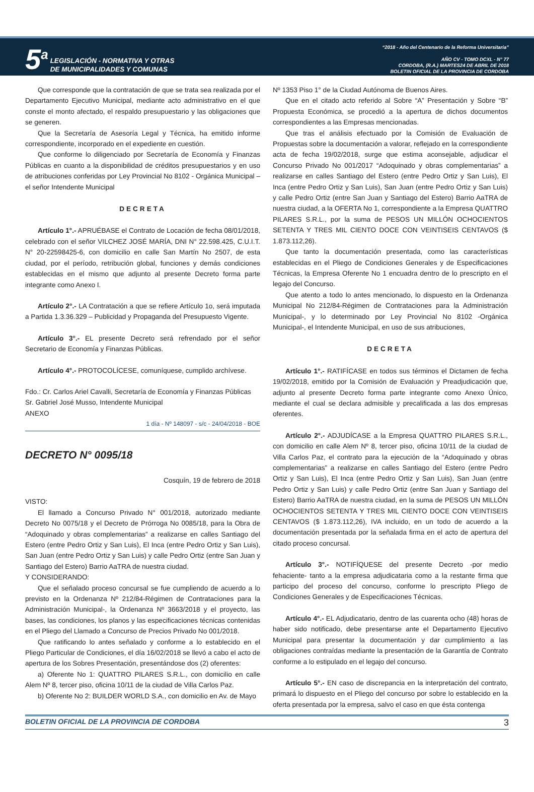5<sup>a</sup>
LEGISLACIÓN - NORMATIVA Y OTRAS
DE MUNICIPALIDADES Y COMUNAS
“2018 - Año del Centenario de la Reforma Universitaria”
AÑO CV - TOMO DCXL - N° 77
CORDOBA, (R.A.) MARTES24 DE ABRIL DE 2018
BOLETIN OFICIAL DE LA PROVINCIA DE CORDOBA
Que corresponde que la contratación de que se trata sea realizada por el Departamento Ejecutivo Municipal, mediante acto administrativo en el que conste el monto afectado, el respaldo presupuestario y las obligaciones que se generen.
Que la Secretaría de Asesoría Legal y Técnica, ha emitido informe correspondiente, incorporado en el expediente en cuestión.
Que conforme lo diligenciado por Secretaría de Economía y Finanzas Públicas en cuanto a la disponibilidad de créditos presupuestarios y en uso de atribuciones conferidas por Ley Provincial No 8102 - Orgánica Municipal – el señor Intendente Municipal
DECRETA
Artículo 1°.- APRUÉBASE el Contrato de Locación de fecha 08/01/2018, celebrado con el señor VILCHEZ JOSÉ MARÍA, DNI N° 22.598.425, C.U.I.T. N° 20-22598425-6, con domicilio en calle San Martín No 2507, de esta ciudad, por el período, retribución global, funciones y demás condiciones establecidas en el mismo que adjunto al presente Decreto forma parte integrante como Anexo I.
Artículo 2°.- LA Contratación a que se refiere Artículo 1o, será imputada a Partida 1.3.36.329 – Publicidad y Propaganda del Presupuesto Vigente.
Artículo 3°.- EL presente Decreto será refrendado por el señor Secretario de Economía y Finanzas Públicas.
Artículo 4°.- PROTOCOLÍCESE, comuníquese, cumplido archívese.
Fdo.: Cr. Carlos Ariel Cavalli, Secretaría de Economía y Finanzas Públicas
Sr. Gabriel José Musso, Intendente Municipal
ANEXO
1 día - Nº 148097 - s/c - 24/04/2018 - BOE
DECRETO N° 0095/18
Cosquín, 19 de febrero de 2018
VISTO:
El llamado a Concurso Privado N° 001/2018, autorizado mediante Decreto No 0075/18 y el Decreto de Prórroga No 0085/18, para la Obra de “Adoquinado y obras complementarias” a realizarse en calles Santiago del Estero (entre Pedro Ortiz y San Luis), El Inca (entre Pedro Ortiz y San Luis), San Juan (entre Pedro Ortiz y San Luis) y calle Pedro Ortiz (entre San Juan y Santiago del Estero) Barrio AaTRA de nuestra ciudad.
Y CONSIDERANDO:
Que el señalado proceso concursal se fue cumpliendo de acuerdo a lo previsto en la Ordenanza Nº 212/84-Régimen de Contrataciones para la Administración Municipal-, la Ordenanza Nº 3663/2018 y el proyecto, las bases, las condiciones, los planos y las especificaciones técnicas contenidas en el Pliego del Llamado a Concurso de Precios Privado No 001/2018.
Que ratificando lo antes señalado y conforme a lo establecido en el Pliego Particular de Condiciones, el día 16/02/2018 se llevó a cabo el acto de apertura de los Sobres Presentación, presentándose dos (2) oferentes:
a) Oferente No 1: QUATTRO PILARES S.R.L., con domicilio en calle Alem Nº 8, tercer piso, oficina 10/11 de la ciudad de Villa Carlos Paz.
b) Oferente No 2: BUILDER WORLD S.A., con domicilio en Av. de Mayo
Nº 1353 Piso 1° de la Ciudad Autónoma de Buenos Aires.
Que en el citado acto referido al Sobre “A” Presentación y Sobre “B” Propuesta Económica, se procedió a la apertura de dichos documentos correspondientes a las Empresas mencionadas.
Que tras el análisis efectuado por la Comisión de Evaluación de Propuestas sobre la documentación a valorar, reflejado en la correspondiente acta de fecha 19/02/2018, surge que estima aconsejable, adjudicar el Concurso Privado No 001/2017 “Adoquinado y obras complementarias” a realizarse en calles Santiago del Estero (entre Pedro Ortiz y San Luis), El Inca (entre Pedro Ortiz y San Luis), San Juan (entre Pedro Ortiz y San Luis) y calle Pedro Ortiz (entre San Juan y Santiago del Estero) Barrio AaTRA de nuestra ciudad, a la OFERTA No 1, correspondiente a la Empresa QUATTRO PILARES S.R.L., por la suma de PESOS UN MILLÓN OCHOCIENTOS SETENTA Y TRES MIL CIENTO DOCE CON VEINTISEIS CENTAVOS ($ 1.873.112,26).
Que tanto la documentación presentada, como las características establecidas en el Pliego de Condiciones Generales y de Especificaciones Técnicas, la Empresa Oferente No 1 encuadra dentro de lo prescripto en el legajo del Concurso.
Que atento a todo lo antes mencionado, lo dispuesto en la Ordenanza Municipal No 212/84-Régimen de Contrataciones para la Administración Municipal-, y lo determinado por Ley Provincial No 8102 -Orgánica Municipal-, el Intendente Municipal, en uso de sus atribuciones,
DECRETA
Artículo 1°.- RATIFÍCASE en todos sus términos el Dictamen de fecha 19/02/2018, emitido por la Comisión de Evaluación y Preadjudicación que, adjunto al presente Decreto forma parte integrante como Anexo Único, mediante el cual se declara admisible y precalificada a las dos empresas oferentes.
Artículo 2°.- ADJUDÍCASE a la Empresa QUATTRO PILARES S.R.L., con domicilio en calle Alem Nº 8, tercer piso, oficina 10/11 de la ciudad de Villa Carlos Paz, el contrato para la ejecución de la “Adoquinado y obras complementarias” a realizarse en calles Santiago del Estero (entre Pedro Ortiz y San Luis), El Inca (entre Pedro Ortiz y San Luis), San Juan (entre Pedro Ortiz y San Luis) y calle Pedro Ortiz (entre San Juan y Santiago del Estero) Barrio AaTRA de nuestra ciudad, en la suma de PESOS UN MILLÓN OCHOCIENTOS SETENTA Y TRES MIL CIENTO DOCE CON VEINTISEIS CENTAVOS ($ 1.873.112,26), IVA incluido, en un todo de acuerdo a la documentación presentada por la señalada firma en el acto de apertura del citado proceso concursal.
Artículo 3°.- NOTIFÍQUESE del presente Decreto -por medio fehaciente- tanto a la empresa adjudicataria como a la restante firma que participo del proceso del concurso, conforme lo prescripto Pliego de Condiciones Generales y de Especificaciones Técnicas.
Artículo 4°.- EL Adjudicatario, dentro de las cuarenta ocho (48) horas de haber sido notificado, debe presentarse ante el Departamento Ejecutivo Municipal para presentar la documentación y dar cumplimiento a las obligaciones contraídas mediante la presentación de la Garantía de Contrato conforme a lo estipulado en el legajo del concurso.
Artículo 5°.- EN caso de discrepancia en la interpretación del contrato, primará lo dispuesto en el Pliego del concurso por sobre lo establecido en la oferta presentada por la empresa, salvo el caso en que ésta contenga
BOLETIN OFICIAL DE LA PROVINCIA DE CORDOBA 3